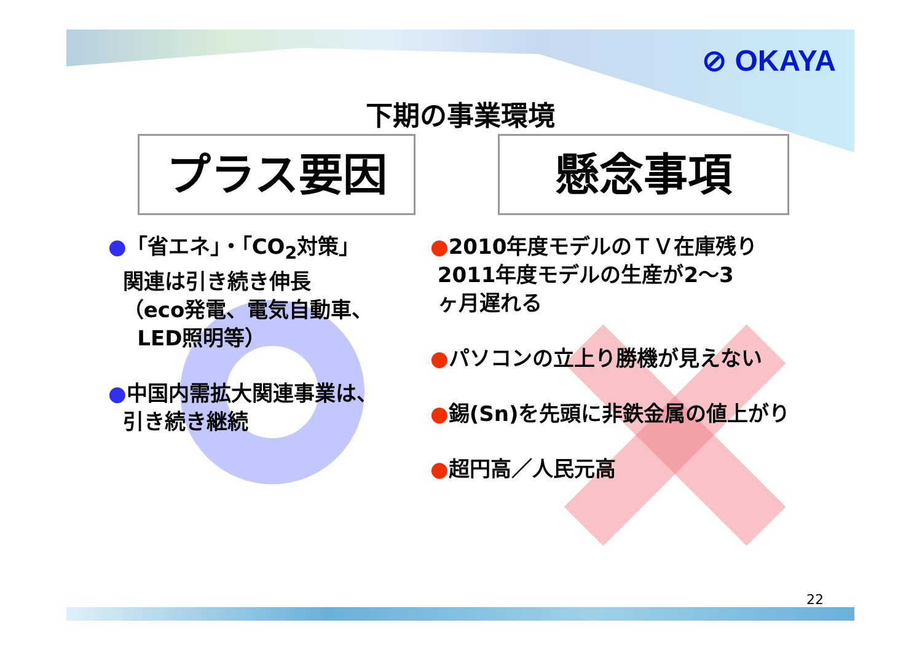⊘ OKAYA
下期の事業環境
プラス要因 懸念事項
●「省エネ」・「CO<sub>2</sub>対策」
関連は引き続き伸長
（eco発電、電気自動車、
LED照明等）
●中国内需拡大関連事業は、
引き続き継続
●2010年度モデルのＴＶ在庫残り
2011年度モデルの生産が2～3
ヶ月遅れる
●パソコンの立上り勝機が見えない
●錫(Sn)を先頭に非鉄金属の値上がり
●超円高／人民元高
22